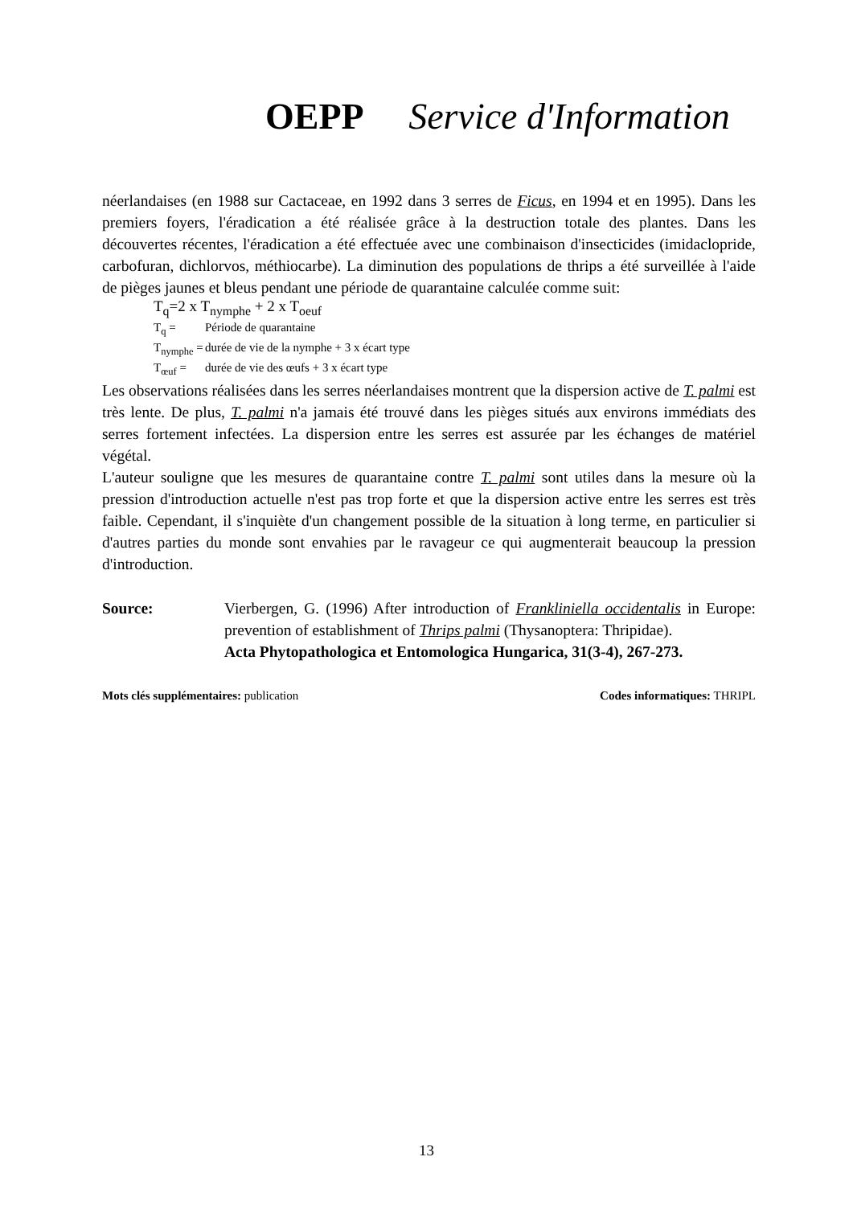OEPP Service d'Information
néerlandaises (en 1988 sur Cactaceae, en 1992 dans 3 serres de Ficus, en 1994 et en 1995). Dans les premiers foyers, l'éradication a été réalisée grâce à la destruction totale des plantes. Dans les découvertes récentes, l'éradication a été effectuée avec une combinaison d'insecticides (imidaclopride, carbofuran, dichlorvos, méthiocarbe). La diminution des populations de thrips a été surveillée à l'aide de pièges jaunes et bleus pendant une période de quarantaine calculée comme suit:
T<sub>q</sub>=2 x T<sub>nymphe</sub> + 2 x T<sub>oeuf</sub>
T<sub>q</sub> = Période de quarantaine
T<sub>nymphe</sub> = durée de vie de la nymphe + 3 x écart type
T<sub>œuf</sub> = durée de vie des œufs + 3 x écart type
Les observations réalisées dans les serres néerlandaises montrent que la dispersion active de T. palmi est très lente. De plus, T. palmi n'a jamais été trouvé dans les pièges situés aux environs immédiats des serres fortement infectées. La dispersion entre les serres est assurée par les échanges de matériel végétal.
L'auteur souligne que les mesures de quarantaine contre T. palmi sont utiles dans la mesure où la pression d'introduction actuelle n'est pas trop forte et que la dispersion active entre les serres est très faible. Cependant, il s'inquiète d'un changement possible de la situation à long terme, en particulier si d'autres parties du monde sont envahies par le ravageur ce qui augmenterait beaucoup la pression d'introduction.
Source: Vierbergen, G. (1996) After introduction of Frankliniella occidentalis in Europe: prevention of establishment of Thrips palmi (Thysanoptera: Thripidae).
Acta Phytopathologica et Entomologica Hungarica, 31(3-4), 267-273.
Mots clés supplémentaires: publication
Codes informatiques: THRIPL
13